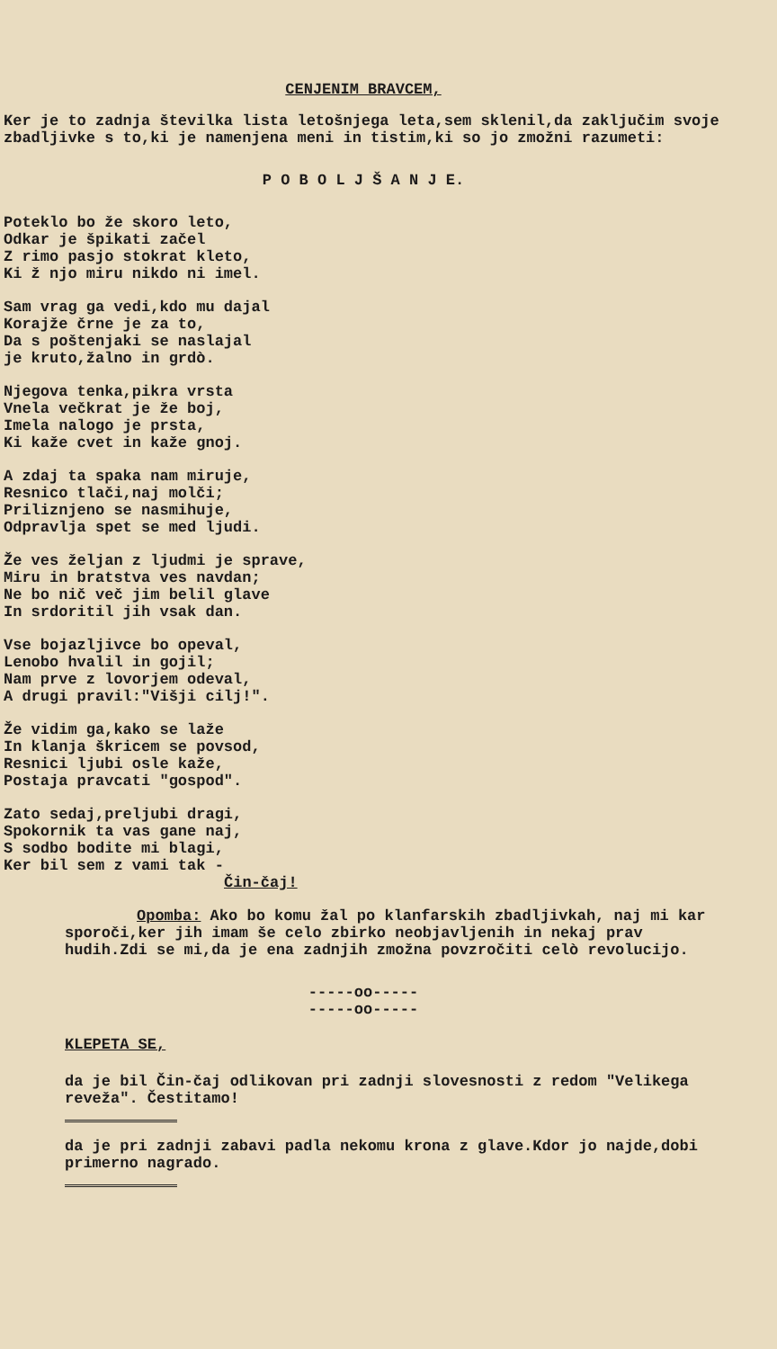CENJENIM BRAVCEM,
Ker je to zadnja številka lista letošnjega leta,sem sklenil,da zaključim svoje zbadljivke s to,ki je namenjena meni in tistim,ki so jo zmožni razumeti:
P O B O L J Š A N J E.
Poteklo bo že skoro leto,
Odkar je špikati začel
Z rimo pasjo stokrat kleto,
Ki ž njo miru nikdo ni imel.
Sam vrag ga vedi,kdo mu dajal
Korajže črne je za to,
Da s poštenjaki se naslajal
je kruto,žalno in grdò.
Njegova tenka,pikra vrsta
Vnela večkrat je že boj,
Imela nalogo je prsta,
Ki kaže cvet in kaže gnoj.
A zdaj ta spaka nam miruje,
Resnico tlači,naj molči;
Priliznjeno se nasmihuje,
Odpravlja spet se med ljudi.
Že ves željan z ljudmi je sprave,
Miru in bratstva ves navdan;
Ne bo nič več jim belil glave
In srdoritil jih vsak dan.
Vse bojazljivce bo opeval,
Lenobo hvalil in gojil;
Nam prve z lovorjem odeval,
A drugi pravil:"Višji cilj!".
Že vidim ga,kako se laže
In klanja škricem se povsod,
Resnici ljubi osle kaže,
Postaja pravcati "gospod".
Zato sedaj,preljubi dragi,
Spokornik ta vas gane naj,
S sodbo bodite mi blagi,
Ker bil sem z vami tak -
Čin-čaj!
Opomba: Ako bo komu žal po klanfarskih zbadljivkah, naj mi kar sporoči,ker jih imam še celo zbirko neobjavljenih in nekaj prav hudih.Zdi se mi,da je ena zadnjih zmožna povzročiti celò revolucijo.
-----oo-----
-----oo-----
KLEPETA SE,
da je bil Čin-čaj odlikovan pri zadnji slovesnosti z redom "Velikega reveža". Čestitamo!
da je pri zadnji zabavi padla nekomu krona z glave.Kdor jo najde,dobi primerno nagrado.